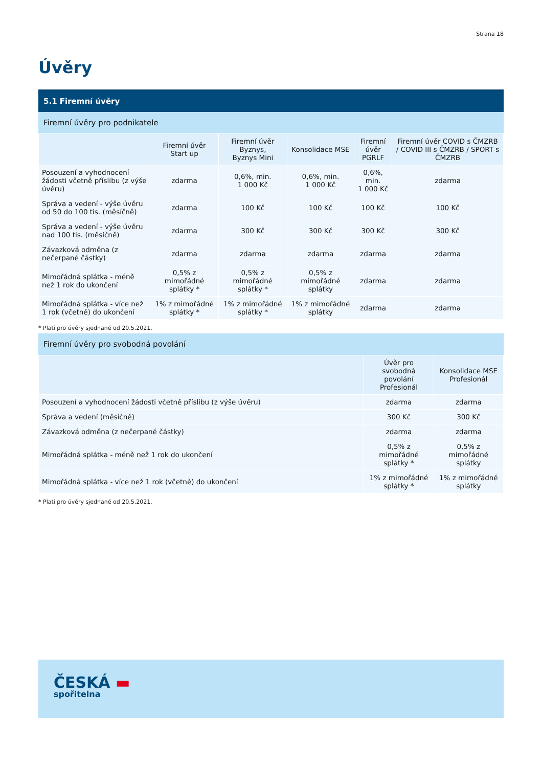Strana 18
Úvěry
5.1 Firemní úvěry
Firemní úvěry pro podnikatele
| | Firemní úvěr Start up | Firemní úvěr Byznys, Byznys Mini | Konsolidace MSE | Firemní úvěr PGRLF | Firemní úvěr COVID s ČMZRB / COVID III s ČMZRB / SPORT s ČMZRB |
| --- | --- | --- | --- | --- | --- |
| Posouzení a vyhodnocení žádosti včetně příslibu (z výše úvěru) | zdarma | 0,6%, min. 1 000 Kč | 0,6%, min. 1 000 Kč | 0,6%, min. 1 000 Kč | zdarma |
| Správa a vedení - výše úvěru od 50 do 100 tis. (měsíčně) | zdarma | 100 Kč | 100 Kč | 100 Kč | 100 Kč |
| Správa a vedení - výše úvěru nad 100 tis. (měsíčně) | zdarma | 300 Kč | 300 Kč | 300 Kč | 300 Kč |
| Závazková odměna (z nečerpané částky) | zdarma | zdarma | zdarma | zdarma | zdarma |
| Mimořádná splátka - méně než 1 rok do ukončení | 0,5% z mimořádné splátky * | 0,5% z mimořádné splátky * | 0,5% z mimořádné splátky | zdarma | zdarma |
| Mimořádná splátka - více než 1 rok (včetně) do ukončení | 1% z mimořádné splátky * | 1% z mimořádné splátky * | 1% z mimořádné splátky | zdarma | zdarma |
* Platí pro úvěry sjednané od 20.5.2021.
Firemní úvěry pro svobodná povolání
| | Úvěr pro svobodná povolání Profesionál | Konsolidace MSE Profesionál |
| --- | --- | --- |
| Posouzení a vyhodnocení žádosti včetně příslibu (z výše úvěru) | zdarma | zdarma |
| Správa a vedení (měsíčně) | 300 Kč | 300 Kč |
| Závazková odměna (z nečerpané částky) | zdarma | zdarma |
| Mimořádná splátka - méně než 1 rok do ukončení | 0,5% z mimořádné splátky * | 0,5% z mimořádné splátky |
| Mimořádná splátka - více než 1 rok (včetně) do ukončení | 1% z mimořádné splátky * | 1% z mimořádné splátky |
* Platí pro úvěry sjednané od 20.5.2021.
ČESKÁ ▬
spořitelna